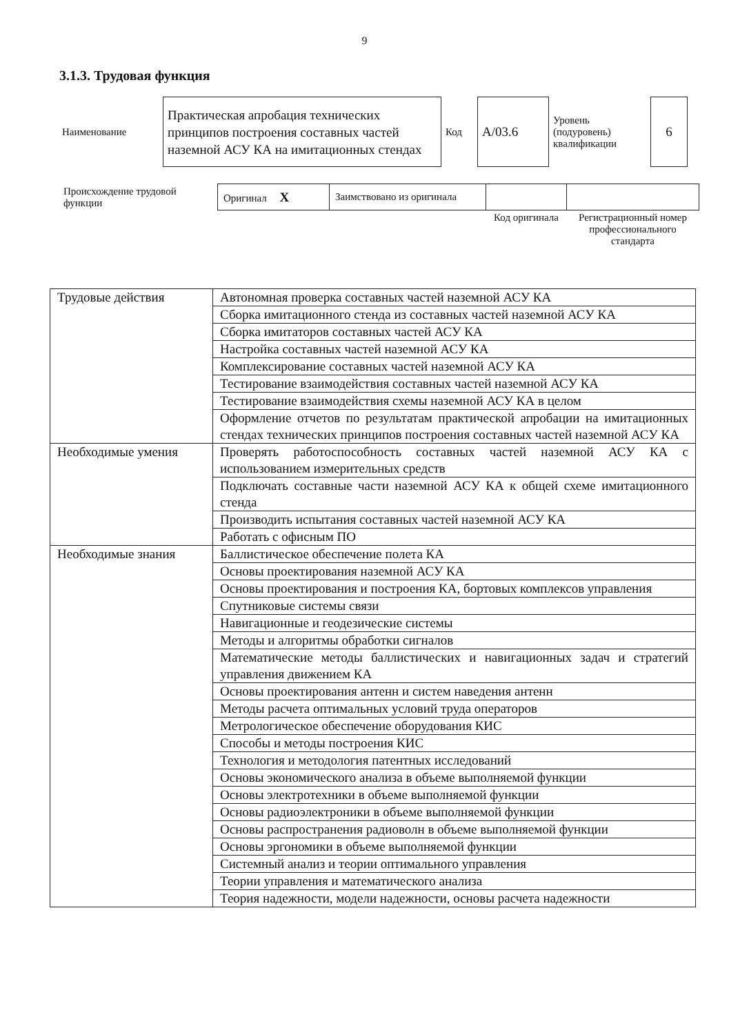9
3.1.3. Трудовая функция
| Наименование | Практическая апробация технических принципов построения составных частей наземной АСУ КА на имитационных стендах | Код | А/03.6 | Уровень (подуровень) квалификации | 6 |
| Происхождение трудовой функции | Оригинал X | Заимствовано из оригинала | | |
| | | | Код оригинала | Регистрационный номер профессионального стандарта |
| Трудовые действия | Автономная проверка составных частей наземной АСУ КА |
| | Сборка имитационного стенда из составных частей наземной АСУ КА |
| | Сборка имитаторов составных частей АСУ КА |
| | Настройка составных частей наземной АСУ КА |
| | Комплексирование составных частей наземной АСУ КА |
| | Тестирование взаимодействия составных частей наземной АСУ КА |
| | Тестирование взаимодействия схемы наземной АСУ КА в целом |
| | Оформление отчетов по результатам практической апробации на имитационных стендах технических принципов построения составных частей наземной АСУ КА |
| Необходимые умения | Проверять работоспособность составных частей наземной АСУ КА с использованием измерительных средств |
| | Подключать составные части наземной АСУ КА к общей схеме имитационного стенда |
| | Производить испытания составных частей наземной АСУ КА |
| | Работать с офисным ПО |
| Необходимые знания | Баллистическое обеспечение полета КА |
| | Основы проектирования наземной АСУ КА |
| | Основы проектирования и построения КА, бортовых комплексов управления |
| | Спутниковые системы связи |
| | Навигационные и геодезические системы |
| | Методы и алгоритмы обработки сигналов |
| | Математические методы баллистических и навигационных задач и стратегий управления движением КА |
| | Основы проектирования антенн и систем наведения антенн |
| | Методы расчета оптимальных условий труда операторов |
| | Метрологическое обеспечение оборудования КИС |
| | Способы и методы построения КИС |
| | Технология и методология патентных исследований |
| | Основы экономического анализа в объеме выполняемой функции |
| | Основы электротехники в объеме выполняемой функции |
| | Основы радиоэлектроники в объеме выполняемой функции |
| | Основы распространения радиоволн в объеме выполняемой функции |
| | Основы эргономики в объеме выполняемой функции |
| | Системный анализ и теории оптимального управления |
| | Теории управления и математического анализа |
| | Теория надежности, модели надежности, основы расчета надежности |